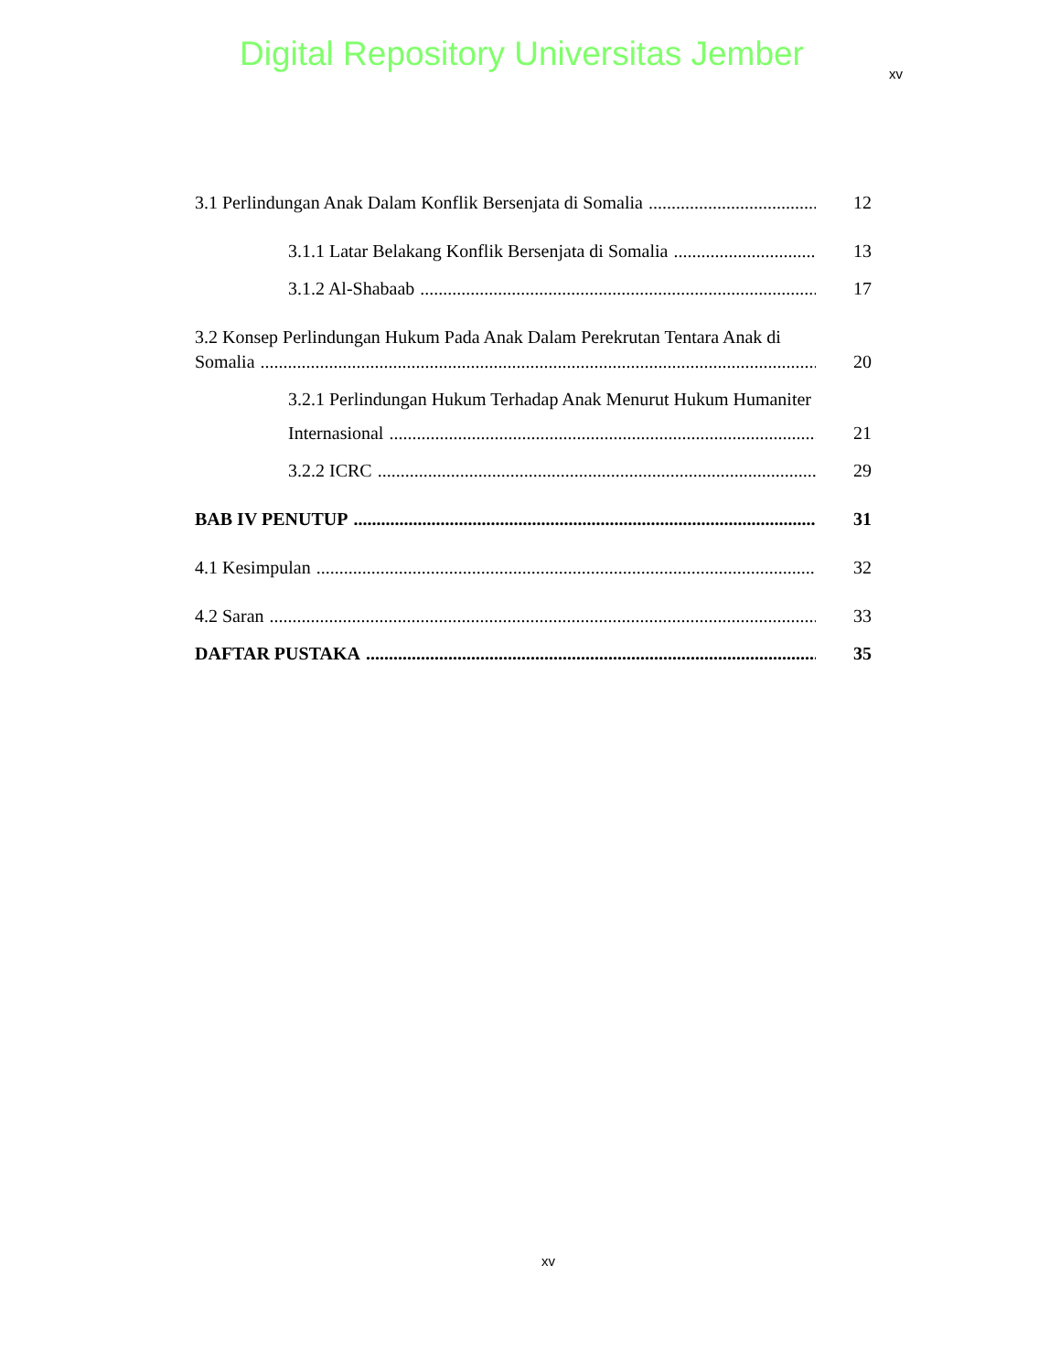Digital Repository Universitas Jember
xv
3.1 Perlindungan Anak Dalam Konflik Bersenjata di Somalia 12
3.1.1 Latar Belakang Konflik Bersenjata di Somalia 13
3.1.2 Al-Shabaab 17
3.2 Konsep Perlindungan Hukum Pada Anak Dalam Perekrutan Tentara Anak di
Somalia 20
3.2.1 Perlindungan Hukum Terhadap Anak Menurut Hukum Humaniter
Internasional 21
3.2.2 ICRC 29
BAB IV PENUTUP 31
4.1 Kesimpulan 32
4.2 Saran 33
DAFTAR PUSTAKA 35
xv